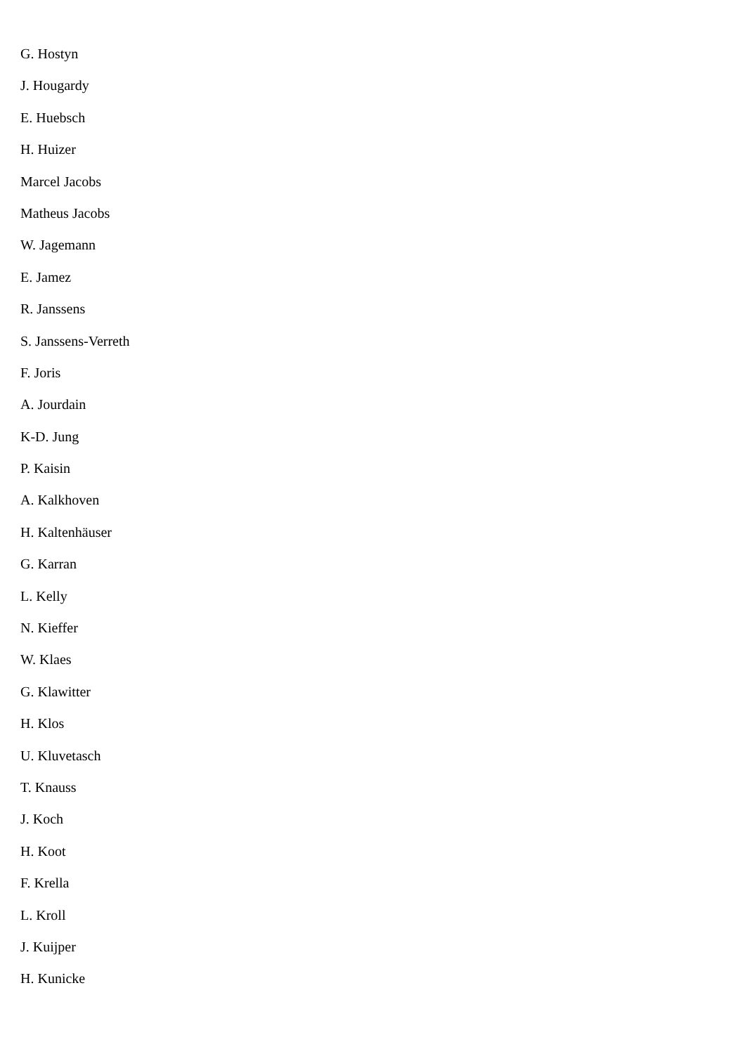G. Hostyn
J. Hougardy
E. Huebsch
H. Huizer
Marcel Jacobs
Matheus Jacobs
W. Jagemann
E. Jamez
R. Janssens
S. Janssens-Verreth
F. Joris
A. Jourdain
K-D. Jung
P. Kaisin
A. Kalkhoven
H. Kaltenhäuser
G. Karran
L. Kelly
N. Kieffer
W. Klaes
G. Klawitter
H. Klos
U. Kluvetasch
T. Knauss
J. Koch
H. Koot
F. Krella
L. Kroll
J. Kuijper
H. Kunicke